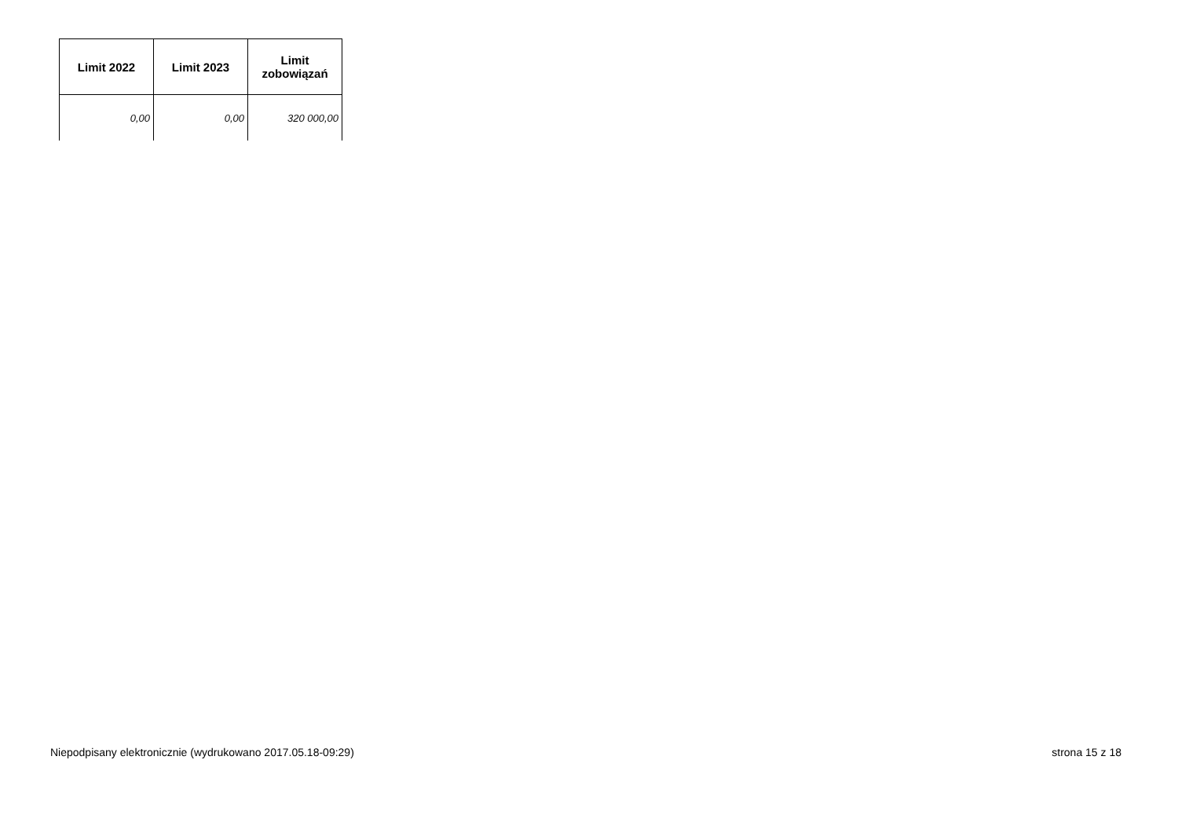| Limit 2022 | Limit 2023 | Limit zobowiązań |
| --- | --- | --- |
| 0,00 | 0,00 | 320 000,00 |
Niepodpisany elektronicznie (wydrukowano 2017.05.18-09:29) strona 15 z 18